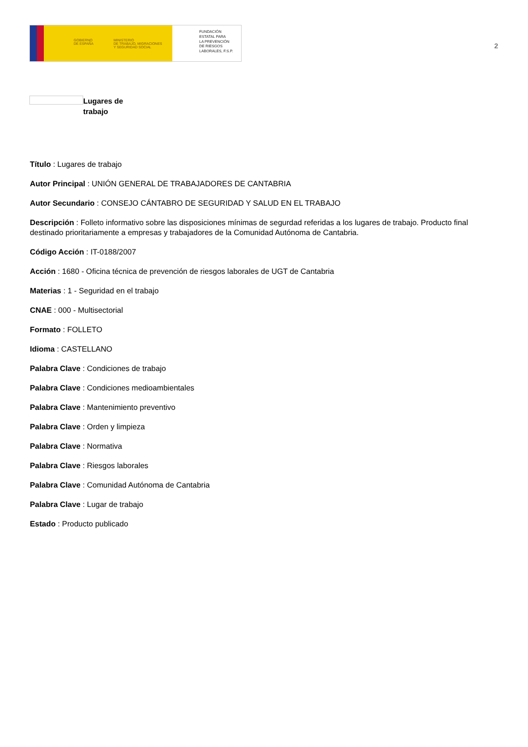GOBIERNO
DE ESPAÑA
MINISTERIO
DE TRABAJO, MIGRACIONES
Y SEGURIDAD SOCIAL
FUNDACIÓN
ESTATAL PARA
LA PREVENCIÓN
DE RIESGOS
LABORALES, F.S.P.
2
Lugares de
trabajo
Título : Lugares de trabajo
Autor Principal : UNIÓN GENERAL DE TRABAJADORES DE CANTABRIA
Autor Secundario : CONSEJO CÁNTABRO DE SEGURIDAD Y SALUD EN EL TRABAJO
Descripción : Folleto informativo sobre las disposiciones mínimas de segurdad referidas a los lugares de trabajo. Producto final destinado prioritariamente a empresas y trabajadores de la Comunidad Autónoma de Cantabria.
Código Acción : IT-0188/2007
Acción : 1680 - Oficina técnica de prevención de riesgos laborales de UGT de Cantabria
Materias : 1 - Seguridad en el trabajo
CNAE : 000 - Multisectorial
Formato : FOLLETO
Idioma : CASTELLANO
Palabra Clave : Condiciones de trabajo
Palabra Clave : Condiciones medioambientales
Palabra Clave : Mantenimiento preventivo
Palabra Clave : Orden y limpieza
Palabra Clave : Normativa
Palabra Clave : Riesgos laborales
Palabra Clave : Comunidad Autónoma de Cantabria
Palabra Clave : Lugar de trabajo
Estado : Producto publicado